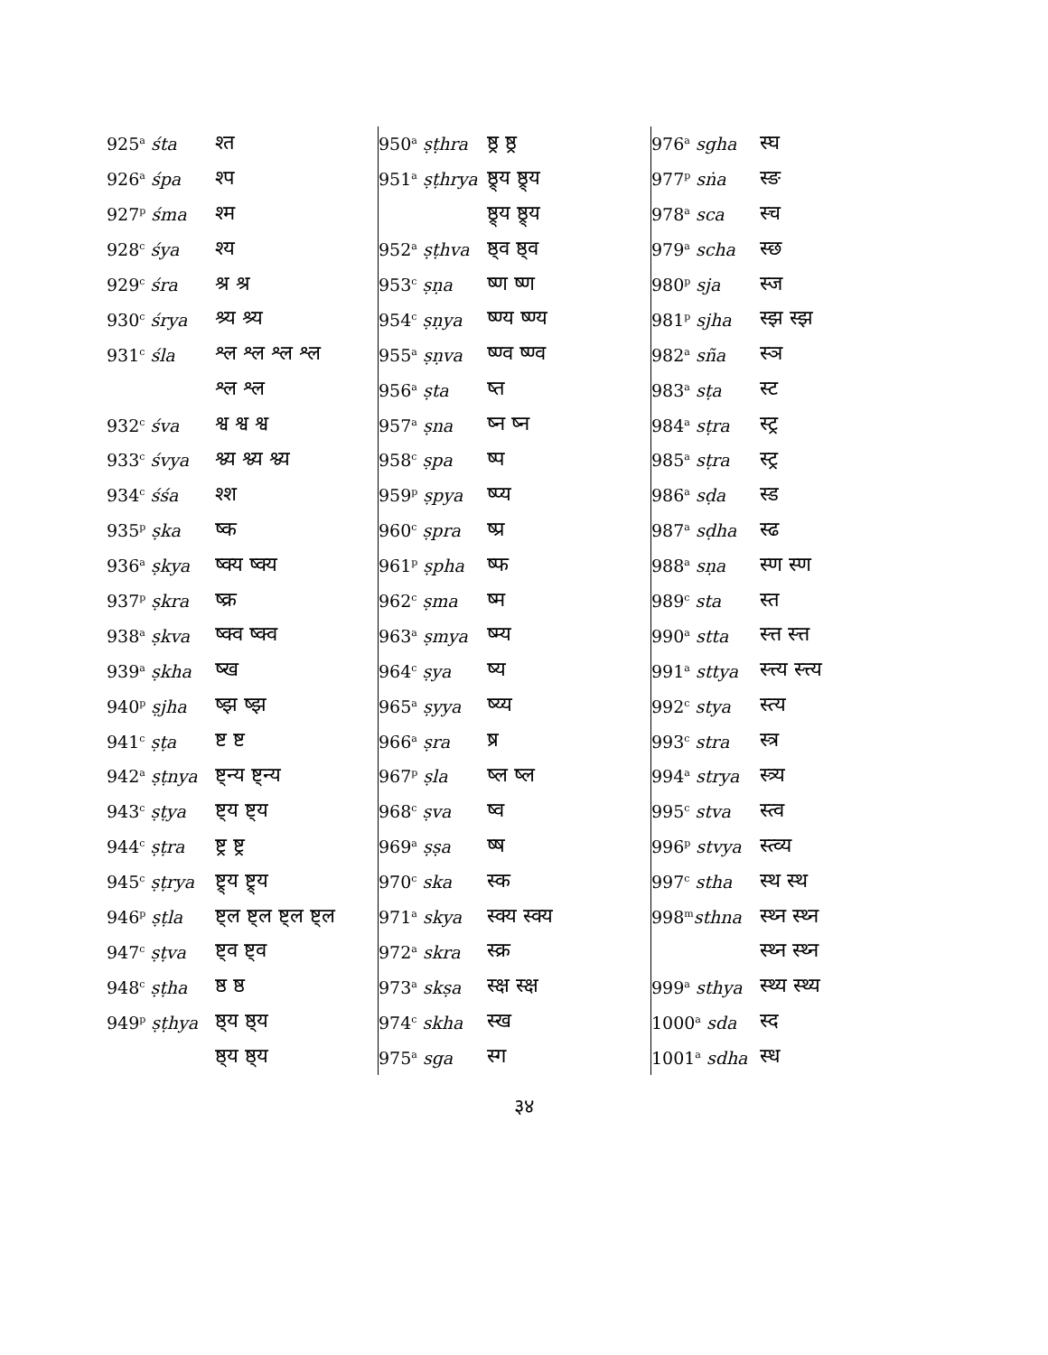| 925<sup>a</sup> śta | श्त |
| 926<sup>a</sup> śpa | श्प |
| 927<sup>p</sup> śma | श्म |
| 928<sup>c</sup> śya | श्य |
| 929<sup>c</sup> śra | श्र श्र |
| 930<sup>c</sup> śrya | श्र्य श्र्य |
| 931<sup>c</sup> śla | श्ल श्ल श्ल श्ल |
| | श्ल श्ल |
| 932<sup>c</sup> śva | श्व श्व श्व |
| 933<sup>c</sup> śvya | श्व्य श्व्य श्व्य |
| 934<sup>c</sup> śśa | श्श |
| 935<sup>p</sup> ṣka | ष्क |
| 936<sup>a</sup> ṣkya | ष्क्य ष्क्य |
| 937<sup>p</sup> ṣkra | ष्क्र |
| 938<sup>a</sup> ṣkva | ष्क्व ष्क्व |
| 939<sup>a</sup> ṣkha | ष्ख |
| 940<sup>p</sup> ṣjha | ष्झ ष्झ |
| 941<sup>c</sup> ṣṭa | ष्ट ष्ट |
| 942<sup>a</sup> ṣṭnya | ष्ट्न्य ष्ट्न्य |
| 943<sup>c</sup> ṣṭya | ष्ट्य ष्ट्य |
| 944<sup>c</sup> ṣṭra | ष्ट्र ष्ट्र |
| 945<sup>c</sup> ṣṭrya | ष्ट्र्य ष्ट्र्य |
| 946<sup>p</sup> ṣṭla | ष्ट्ल ष्ट्ल ष्ट्ल ष्ट्ल |
| 947<sup>c</sup> ṣṭva | ष्ट्व ष्ट्व |
| 948<sup>c</sup> ṣṭha | ष्ठ ष्ठ |
| 949<sup>p</sup> ṣṭhya | ष्ठ्य ष्ठ्य |
| | ष्ठ्य ष्ठ्य |
| 950<sup>a</sup> ṣṭhra | ष्ठ्र ष्ठ्र |
| 951<sup>a</sup> ṣṭhrya | ष्ठ्र्य ष्ठ्र्य |
| | ष्ठ्र्य ष्ठ्र्य |
| 952<sup>a</sup> ṣṭhva | ष्ठ्व ष्ठ्व |
| 953<sup>c</sup> ṣṇa | ष्ण ष्ण |
| 954<sup>c</sup> ṣṇya | ष्ण्य ष्ण्य |
| 955<sup>a</sup> ṣṇva | ष्ण्व ष्ण्व |
| 956<sup>a</sup> ṣta | ष्त |
| 957<sup>a</sup> ṣna | ष्न ष्न |
| 958<sup>c</sup> ṣpa | ष्प |
| 959<sup>p</sup> ṣpya | ष्प्य |
| 960<sup>c</sup> ṣpra | ष्प्र |
| 961<sup>p</sup> ṣpha | ष्फ |
| 962<sup>c</sup> ṣma | ष्म |
| 963<sup>a</sup> ṣmya | ष्म्य |
| 964<sup>c</sup> ṣya | ष्य |
| 965<sup>a</sup> ṣyya | ष्य्य |
| 966<sup>a</sup> ṣra | ष्र |
| 967<sup>p</sup> ṣla | ष्ल ष्ल |
| 968<sup>c</sup> ṣva | ष्व |
| 969<sup>a</sup> ṣṣa | ष्ष |
| 970<sup>c</sup> ska | स्क |
| 971<sup>a</sup> skya | स्क्य स्क्य |
| 972<sup>a</sup> skra | स्क्र |
| 973<sup>a</sup> skṣa | स्क्ष स्क्ष |
| 974<sup>c</sup> skha | स्ख |
| 975<sup>a</sup> sga | स्ग |
| 976<sup>a</sup> sgha | स्घ |
| 977<sup>p</sup> sṅa | स्ङ |
| 978<sup>a</sup> sca | स्च |
| 979<sup>a</sup> scha | स्छ |
| 980<sup>p</sup> sja | स्ज |
| 981<sup>p</sup> sjha | स्झ स्झ |
| 982<sup>a</sup> sña | स्ञ |
| 983<sup>a</sup> sṭa | स्ट |
| 984<sup>a</sup> sṭra | स्ट्र |
| 985<sup>a</sup> sṭra | स्ट्र |
| 986<sup>a</sup> sḍa | स्ड |
| 987<sup>a</sup> sḍha | स्ढ |
| 988<sup>a</sup> sṇa | स्ण स्ण |
| 989<sup>c</sup> sta | स्त |
| 990<sup>a</sup> stta | स्त्त स्त्त |
| 991<sup>a</sup> sttya | स्त्त्य स्त्त्य |
| 992<sup>c</sup> stya | स्त्य |
| 993<sup>c</sup> stra | स्त्र |
| 994<sup>a</sup> strya | स्त्र्य |
| 995<sup>c</sup> stva | स्त्व |
| 996<sup>p</sup> stvya | स्त्व्य |
| 997<sup>c</sup> stha | स्थ स्थ |
| 998<sup>m</sup> sthna | स्थ्न स्थ्न |
| | स्थ्न स्थ्न |
| 999<sup>a</sup> sthya | स्थ्य स्थ्य |
| 1000<sup>a</sup> sda | स्द |
| 1001<sup>a</sup> sdha | स्ध |
३४